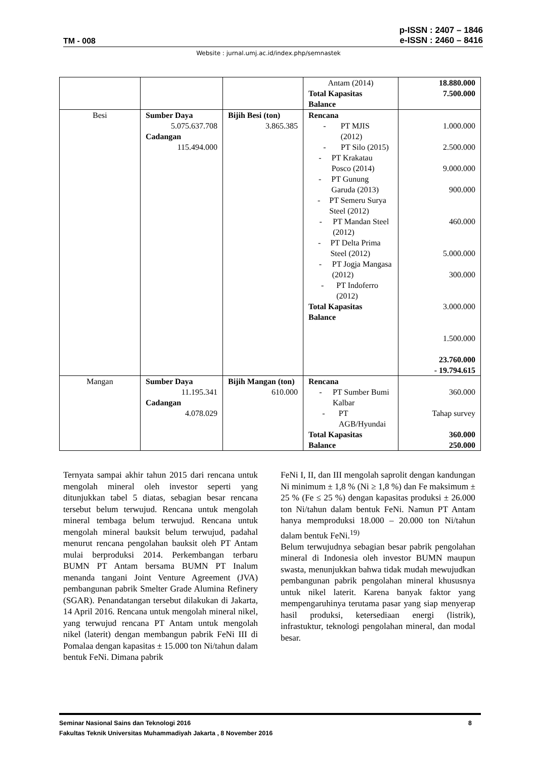TM - 008
p-ISSN : 2407 – 1846
e-ISSN : 2460 – 8416
Website : jurnal.umj.ac.id/index.php/semnastek
| | | | Antam (2014) Total Kapasitas Balance | 18.880.000 7.500.000 |
| Besi | Sumber Daya 5.075.637.708 Cadangan 115.494.000 | Bijih Besi (ton) 3.865.385 | Rencana - PT MJIS (2012) - PT Silo (2015) - PT Krakatau Posco (2014) - PT Gunung Garuda (2013) - PT Semeru Surya Steel (2012) - PT Mandan Steel (2012) - PT Delta Prima Steel (2012) - PT Jogja Mangasa (2012) - PT Indoferro (2012) Total Kapasitas Balance | 1.000.000 2.500.000 9.000.000 900.000 460.000 5.000.000 300.000 3.000.000 1.500.000 23.760.000 - 19.794.615 |
| Mangan | Sumber Daya 11.195.341 Cadangan 4.078.029 | Bijih Mangan (ton) 610.000 | Rencana - PT Sumber Bumi Kalbar - PT AGB/Hyundai Total Kapasitas Balance | 360.000 Tahap survey 360.000 250.000 |
Ternyata sampai akhir tahun 2015 dari rencana untuk mengolah mineral oleh investor seperti yang ditunjukkan tabel 5 diatas, sebagian besar rencana tersebut belum terwujud. Rencana untuk mengolah mineral tembaga belum terwujud. Rencana untuk mengolah mineral bauksit belum terwujud, padahal menurut rencana pengolahan bauksit oleh PT Antam mulai berproduksi 2014. Perkembangan terbaru BUMN PT Antam bersama BUMN PT Inalum menanda tangani Joint Venture Agreement (JVA) pembangunan pabrik Smelter Grade Alumina Refinery (SGAR). Penandatangan tersebut dilakukan di Jakarta, 14 April 2016. Rencana untuk mengolah mineral nikel, yang terwujud rencana PT Antam untuk mengolah nikel (laterit) dengan membangun pabrik FeNi III di Pomalaa dengan kapasitas ± 15.000 ton Ni/tahun dalam bentuk FeNi. Dimana pabrik
FeNi I, II, dan III mengolah saprolit dengan kandungan Ni minimum ± 1,8 % (Ni ≥ 1,8 %) dan Fe maksimum ± 25 % (Fe ≤ 25 %) dengan kapasitas produksi ± 26.000 ton Ni/tahun dalam bentuk FeNi. Namun PT Antam hanya memproduksi 18.000 – 20.000 ton Ni/tahun dalam bentuk FeNi.<sup>19)</sup>
Belum terwujudnya sebagian besar pabrik pengolahan mineral di Indonesia oleh investor BUMN maupun swasta, menunjukkan bahwa tidak mudah mewujudkan pembangunan pabrik pengolahan mineral khususnya untuk nikel laterit. Karena banyak faktor yang mempengaruhinya terutama pasar yang siap menyerap hasil produksi, ketersediaan energi (listrik), infrastuktur, teknologi pengolahan mineral, dan modal besar.
Seminar Nasional Sains dan Teknologi 2016 8
Fakultas Teknik Universitas Muhammadiyah Jakarta , 8 November 2016